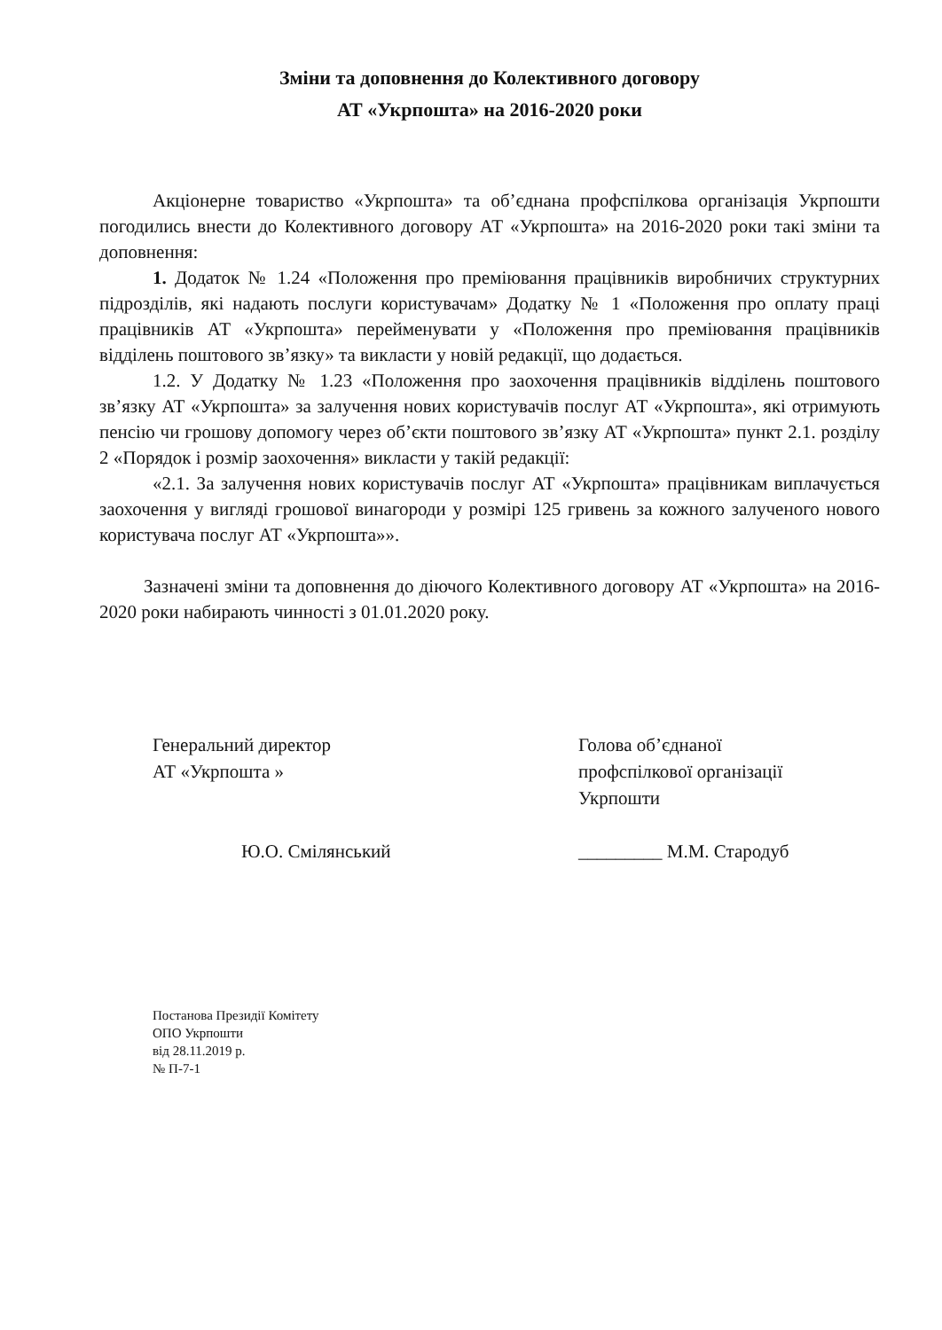Зміни та доповнення до Колективного договору
АТ «Укрпошта» на 2016-2020 роки
Акціонерне товариство «Укрпошта» та об’єднана профспілкова організація Укрпошти погодились внести до Колективного договору АТ «Укрпошта» на 2016-2020 роки такі зміни та доповнення:
1. Додаток № 1.24 «Положення про преміювання працівників виробничих структурних підрозділів, які надають послуги користувачам» Додатку № 1 «Положення про оплату праці працівників АТ «Укрпошта» перейменувати у «Положення про преміювання працівників відділень поштового зв’язку» та викласти у новій редакції, що додається.
1.2. У Додатку № 1.23 «Положення про заохочення працівників відділень поштового зв’язку АТ «Укрпошта» за залучення нових користувачів послуг АТ «Укрпошта», які отримують пенсію чи грошову допомогу через об’єкти поштового зв’язку АТ «Укрпошта» пункт 2.1. розділу 2 «Порядок і розмір заохочення» викласти у такій редакції:
«2.1. За залучення нових користувачів послуг АТ «Укрпошта» працівникам виплачується заохочення у вигляді грошової винагороди у розмірі 125 гривень за кожного залученого нового користувача послуг АТ «Укрпошта»».
Зазначені зміни та доповнення до діючого Колективного договору АТ «Укрпошта» на 2016-2020 роки набирають чинності з 01.01.2020 року.
Генеральний директор
АТ «Укрпошта »
Ю.О. Смілянський
Голова об’єднаної
профспілкової організації
Укрпошти
_________ М.М. Стародуб
Постанова Президії Комітету
ОПО Укрпошти
від 28.11.2019 р.
№ П-7-1